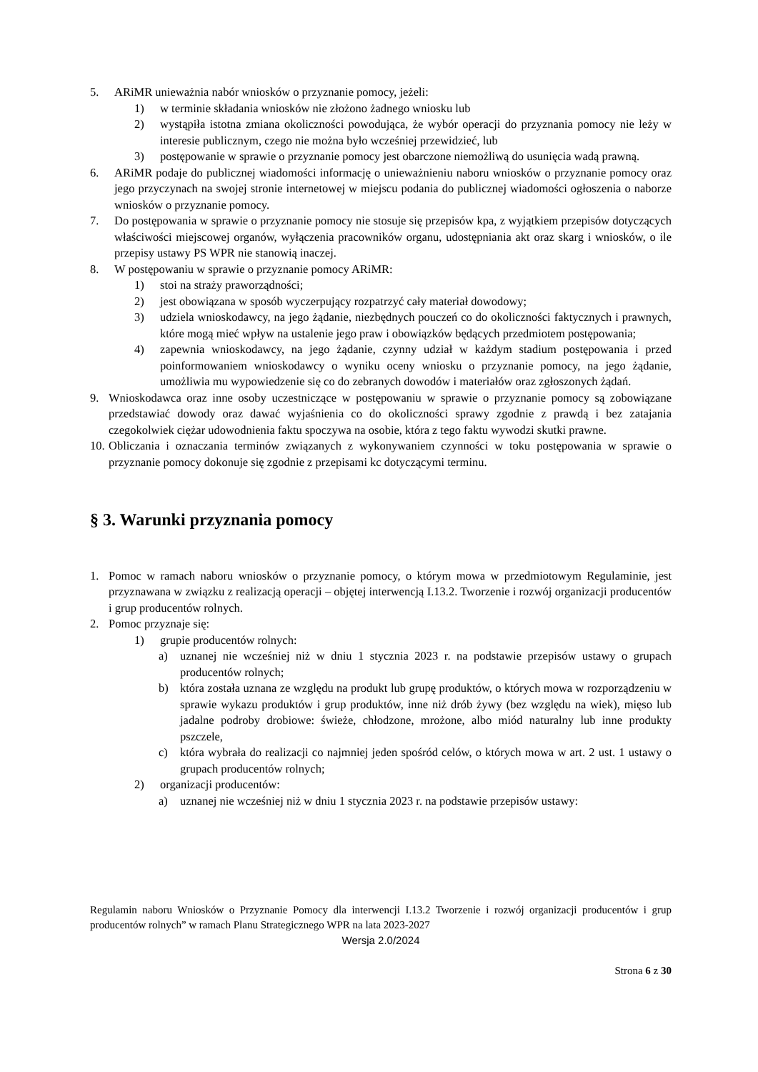5. ARiMR unieważnia nabór wniosków o przyznanie pomocy, jeżeli:
1) w terminie składania wniosków nie złożono żadnego wniosku lub
2) wystąpiła istotna zmiana okoliczności powodująca, że wybór operacji do przyznania pomocy nie leży w interesie publicznym, czego nie można było wcześniej przewidzieć, lub
3) postępowanie w sprawie o przyznanie pomocy jest obarczone niemożliwą do usunięcia wadą prawną.
6. ARiMR podaje do publicznej wiadomości informację o unieważnieniu naboru wniosków o przyznanie pomocy oraz jego przyczynach na swojej stronie internetowej w miejscu podania do publicznej wiadomości ogłoszenia o naborze wniosków o przyznanie pomocy.
7. Do postępowania w sprawie o przyznanie pomocy nie stosuje się przepisów kpa, z wyjątkiem przepisów dotyczących właściwości miejscowej organów, wyłączenia pracowników organu, udostępniania akt oraz skarg i wniosków, o ile przepisy ustawy PS WPR nie stanowią inaczej.
8. W postępowaniu w sprawie o przyznanie pomocy ARiMR:
1) stoi na straży praworządności;
2) jest obowiązana w sposób wyczerpujący rozpatrzyć cały materiał dowodowy;
3) udziela wnioskodawcy, na jego żądanie, niezbędnych pouczeń co do okoliczności faktycznych i prawnych, które mogą mieć wpływ na ustalenie jego praw i obowiązków będących przedmiotem postępowania;
4) zapewnia wnioskodawcy, na jego żądanie, czynny udział w każdym stadium postępowania i przed poinformowaniem wnioskodawcy o wyniku oceny wniosku o przyznanie pomocy, na jego żądanie, umożliwia mu wypowiedzenie się co do zebranych dowodów i materiałów oraz zgłoszonych żądań.
9. Wnioskodawca oraz inne osoby uczestniczące w postępowaniu w sprawie o przyznanie pomocy są zobowiązane przedstawiać dowody oraz dawać wyjaśnienia co do okoliczności sprawy zgodnie z prawdą i bez zatajania czegokolwiek ciężar udowodnienia faktu spoczywa na osobie, która z tego faktu wywodzi skutki prawne.
10. Obliczania i oznaczania terminów związanych z wykonywaniem czynności w toku postępowania w sprawie o przyznanie pomocy dokonuje się zgodnie z przepisami kc dotyczącymi terminu.
§ 3. Warunki przyznania pomocy
1. Pomoc w ramach naboru wniosków o przyznanie pomocy, o którym mowa w przedmiotowym Regulaminie, jest przyznawana w związku z realizacją operacji – objętej interwencją I.13.2. Tworzenie i rozwój organizacji producentów i grup producentów rolnych.
2. Pomoc przyznaje się:
1) grupie producentów rolnych:
a) uznanej nie wcześniej niż w dniu 1 stycznia 2023 r. na podstawie przepisów ustawy o grupach producentów rolnych;
b) która została uznana ze względu na produkt lub grupę produktów, o których mowa w rozporządzeniu w sprawie wykazu produktów i grup produktów, inne niż drób żywy (bez względu na wiek), mięso lub jadalne podroby drobiowe: świeże, chłodzone, mrożone, albo miód naturalny lub inne produkty pszczele,
c) która wybrała do realizacji co najmniej jeden spośród celów, o których mowa w art. 2 ust. 1 ustawy o grupach producentów rolnych;
2) organizacji producentów:
a) uznanej nie wcześniej niż w dniu 1 stycznia 2023 r. na podstawie przepisów ustawy:
Regulamin naboru Wniosków o Przyznanie Pomocy dla interwencji I.13.2 Tworzenie i rozwój organizacji producentów i grup producentów rolnych” w ramach Planu Strategicznego WPR na lata 2023-2027
Wersja 2.0/2024
Strona 6 z 30